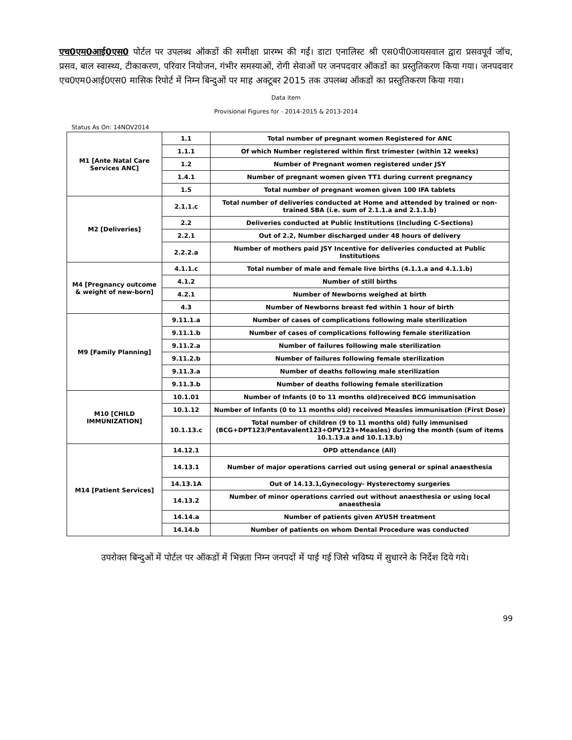एच0एम0आई0एस0 पोर्टल पर उपलब्ध ऑकडों की समीक्षा प्रारम्भ की गईं। डाटा एनालिस्ट श्री एस0पी0जायसवाल द्वारा प्रसवपूर्व जॉच, प्रसव, बाल स्वास्थ्य, टीकाकरण, परिवार नियोजन, गंभीर समस्याओं, रोगी सेवाओं पर जनपदवार ऑकडों का प्रस्तुतिकरण किया गया। जनपदवार एच0एम0आई0एस0 मासिक रिपोर्ट में निम्न बिन्दुओं पर माह अक्टूबर 2015 तक उपलब्ध ऑकडों का प्रस्तुतिकरण किया गया।
Data item
Provisional Figures for - 2014-2015 & 2013-2014
Status As On: 14NOV2014
| M1 [Ante Natal Care Services ANC] | 1.1 | Total number of pregnant women Registered for ANC |
| | 1.1.1 | Of which Number registered within first trimester (within 12 weeks) |
| | 1.2 | Number of Pregnant women registered under JSY |
| | 1.4.1 | Number of pregnant women given TT1 during current pregnancy |
| | 1.5 | Total number of pregnant women given 100 IFA tablets |
| M2 [Deliveries] | 2.1.1.c | Total number of deliveries conducted at Home and attended by trained or non-trained SBA (i.e. sum of 2.1.1.a and 2.1.1.b) |
| | 2.2 | Deliveries conducted at Public Institutions (Including C-Sections) |
| | 2.2.1 | Out of 2.2, Number discharged under 48 hours of delivery |
| | 2.2.2.a | Number of mothers paid JSY Incentive for deliveries conducted at Public Institutions |
| M4 [Pregnancy outcome & weight of new-born] | 4.1.1.c | Total number of male and female live births (4.1.1.a and 4.1.1.b) |
| | 4.1.2 | Number of still births |
| | 4.2.1 | Number of Newborns weighed at birth |
| | 4.3 | Number of Newborns breast fed within 1 hour of birth |
| M9 [Family Planning] | 9.11.1.a | Number of cases of complications following male sterilization |
| | 9.11.1.b | Number of cases of complications following female sterilization |
| | 9.11.2.a | Number of failures following male sterilization |
| | 9.11.2.b | Number of failures following female sterilization |
| | 9.11.3.a | Number of deaths following male sterilization |
| | 9.11.3.b | Number of deaths following female sterilization |
| M10 [CHILD IMMUNIZATION] | 10.1.01 | Number of Infants (0 to 11 months old)received BCG immunisation |
| | 10.1.12 | Number of Infants (0 to 11 months old) received Measles immunisation (First Dose) |
| | 10.1.13.c | Total number of children (9 to 11 months old) fully immunised (BCG+DPT123/Pentavalent123+OPV123+Measles) during the month (sum of items 10.1.13.a and 10.1.13.b) |
| M14 [Patient Services] | 14.12.1 | OPD attendance (All) |
| | 14.13.1 | Number of major operations carried out using general or spinal anaesthesia |
| | 14.13.1A | Out of 14.13.1,Gynecology- Hysterectomy surgeries |
| | 14.13.2 | Number of minor operations carried out without anaesthesia or using local anaesthesia |
| | 14.14.a | Number of patients given AYUSH treatment |
| | 14.14.b | Number of patients on whom Dental Procedure was conducted |
उपरोक्त बिन्दुओं में पोर्टल पर ऑकडों में भिन्नता निम्न जनपदों में पाई गई जिसे भविष्य में सुधारने के निर्देश दिये गये।
99